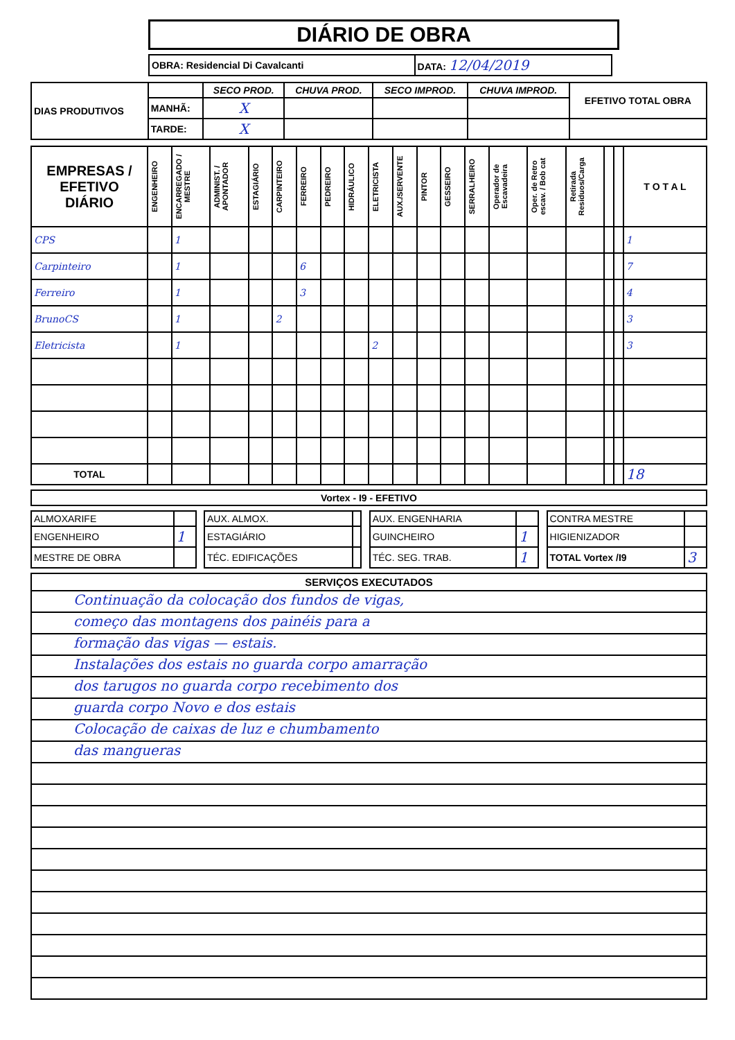DIÁRIO DE OBRA
| OBRA: Residencial Di Cavalcanti | DATA: 12/04/2019 |
| DIAS PRODUTIVOS | | SECO PROD. | CHUVA PROD. | SECO IMPROD. | CHUVA IMPROD. | EFETIVO TOTAL OBRA |
| | MANHÃ: | X | | | | |
| | TARDE: | X | | | | |
| EMPRESAS / EFETIVO DIÁRIO | ENGENHEIRO | ENCARREGADO / MESTRE | ADMINIST. / APONTADOR | ESTAGIÁRIO | CARPINTEIRO | FERREIRO | PEDREIRO | HIDRÁULICO | ELETRICISTA | AUX./SERVENTE | PINTOR | GESSEIRO | SERRALHEIRO | Operador de Escavadeira | Oper. de Retro escav. / Bob cat | Retirada Residuos/Carga | | | T O T A L |
| --- | --- | --- | --- | --- | --- | --- | --- | --- | --- | --- | --- | --- | --- | --- | --- | --- | --- | --- | --- |
| CPS | | 1 | | | | | | | | | | | | | | | | | 1 |
| Carpinteiro | | 1 | | | | 6 | | | | | | | | | | | | | 7 |
| Ferreiro | | 1 | | | | 3 | | | | | | | | | | | | | 4 |
| BrunoCS | | 1 | | | 2 | | | | | | | | | | | | | | 3 |
| Eletricista | | 1 | | | | | | | 2 | | | | | | | | | | 3 |
| TOTAL | | | | | | | | | | | | | | | | | | | 18 |
| Vortex - I9 - EFETIVO |
| --- |
| ALMOXARIFE | | | AUX. ALMOX. | | | AUX. ENGENHARIA | | | CONTRA MESTRE | |
| ENGENHEIRO | 1 | | ESTAGIÁRIO | | | GUINCHEIRO | 1 | | HIGIENIZADOR | |
| MESTRE DE OBRA | | | TÉC. EDIFICAÇÕES | | | TÉC. SEG. TRAB. | 1 | | TOTAL Vortex /I9 | 3 |
SERVIÇOS EXECUTADOS
Continuação da colocação dos fundos de vigas,
começo das montagens dos painéis para a
formação das vigas — estais.
Instalações dos estais no guarda corpo amarração
dos tarugos no guarda corpo recebimento dos
guarda corpo Novo e dos estais
Colocação de caixas de luz e chumbamento
das mangueras